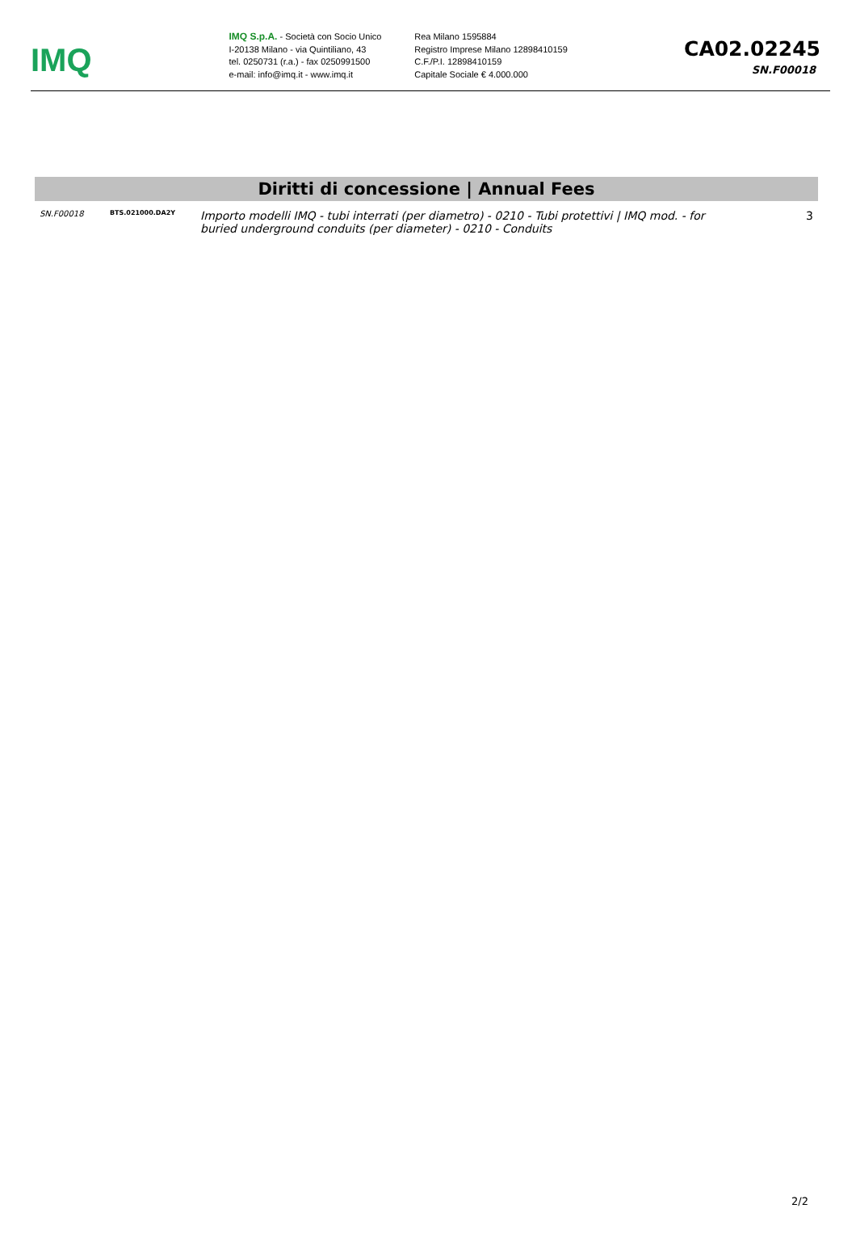IMQ
IMQ S.p.A. - Società con Socio Unico
I-20138 Milano - via Quintiliano, 43
tel. 0250731 (r.a.) - fax 0250991500
e-mail: info@imq.it - www.imq.it
Rea Milano 1595884
Registro Imprese Milano 12898410159
C.F./P.I. 12898410159
Capitale Sociale € 4.000.000
CA02.02245
SN.F00018
Diritti di concessione | Annual Fees
| SN.F00018 | BTS.021000.DA2Y | Importo modelli IMQ - tubi interrati (per diametro) - 0210 - Tubi protettivi / IMQ mod. - for buried underground conduits (per diameter) - 0210 - Conduits | 3 |
2/2